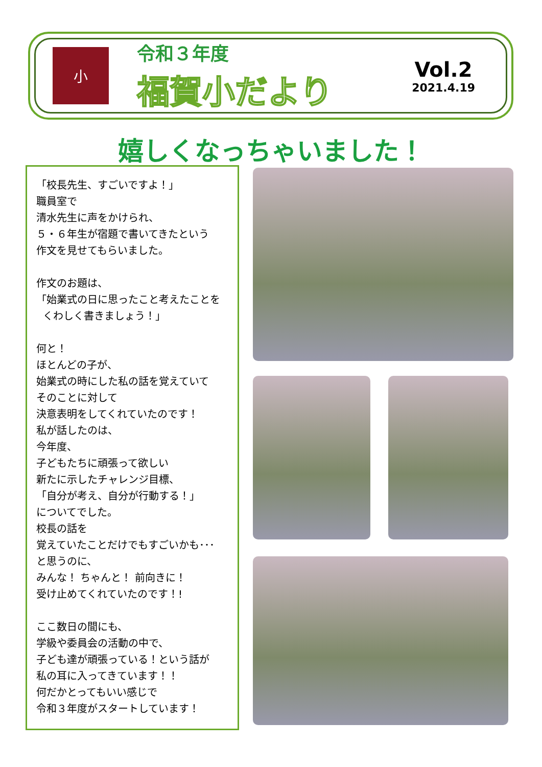小
令和３年度
福賀小だより
Vol.2
2021.4.19
嬉しくなっちゃいました！
「校長先生、すごいですよ！」
職員室で
清水先生に声をかけられ、
５・６年生が宿題で書いてきたという
作文を見せてもらいました。
作文のお題は、
「始業式の日に思ったこと考えたことを
くわしく書きましょう！」
何と！
ほとんどの子が、
始業式の時にした私の話を覚えていて
そのことに対して
決意表明をしてくれていたのです！
私が話したのは、
今年度、
子どもたちに頑張って欲しい
新たに示したチャレンジ目標、
「自分が考え、自分が行動する！」
についてでした。
校長の話を
覚えていたことだけでもすごいかも･･･
と思うのに、
みんな！ ちゃんと！ 前向きに！
受け止めてくれていたのです！!
ここ数日の間にも、
学級や委員会の活動の中で、
子ども達が頑張っている！という話が
私の耳に入ってきています！！
何だかとってもいい感じで
令和３年度がスタートしています！